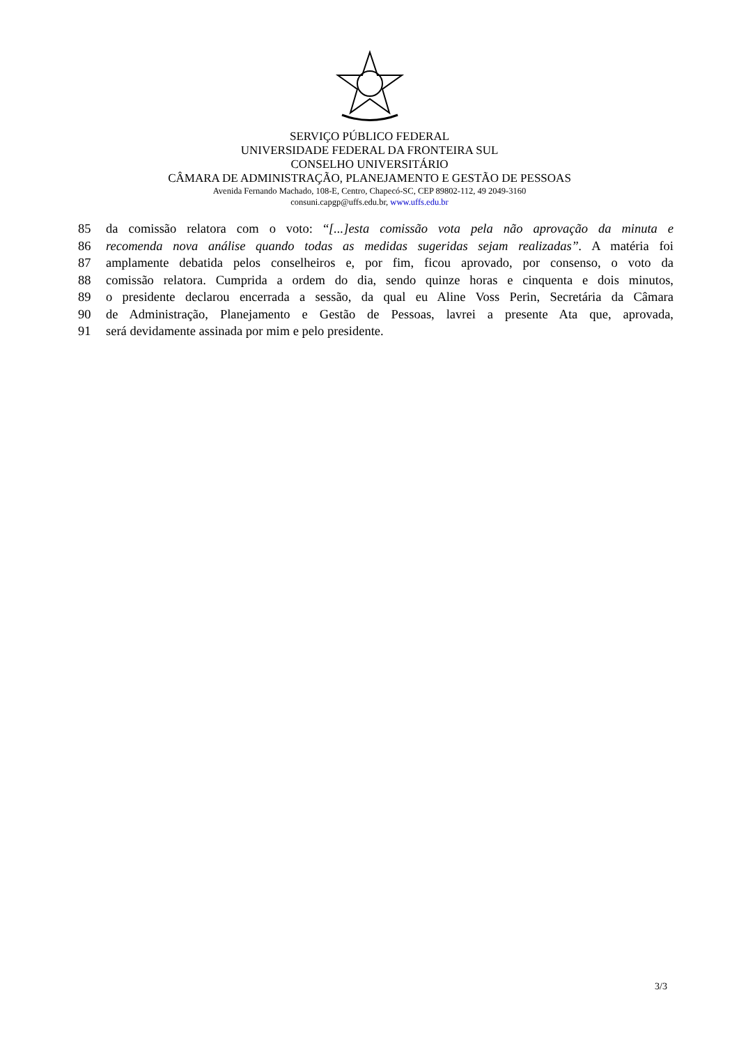SERVIÇO PÚBLICO FEDERAL
UNIVERSIDADE FEDERAL DA FRONTEIRA SUL
CONSELHO UNIVERSITÁRIO
CÂMARA DE ADMINISTRAÇÃO, PLANEJAMENTO E GESTÃO DE PESSOAS
Avenida Fernando Machado, 108-E, Centro, Chapecó-SC, CEP 89802-112, 49 2049-3160
consuni.capgp@uffs.edu.br, www.uffs.edu.br
85 da comissão relatora com o voto: “[...]esta comissão vota pela não aprovação da minuta e
86 recomenda nova análise quando todas as medidas sugeridas sejam realizadas”. A matéria foi
87 amplamente debatida pelos conselheiros e, por fim, ficou aprovado, por consenso, o voto da
88 comissão relatora. Cumprida a ordem do dia, sendo quinze horas e cinquenta e dois minutos,
89 o presidente declarou encerrada a sessão, da qual eu Aline Voss Perin, Secretária da Câmara
90 de Administração, Planejamento e Gestão de Pessoas, lavrei a presente Ata que, aprovada,
91 será devidamente assinada por mim e pelo presidente.
3/3